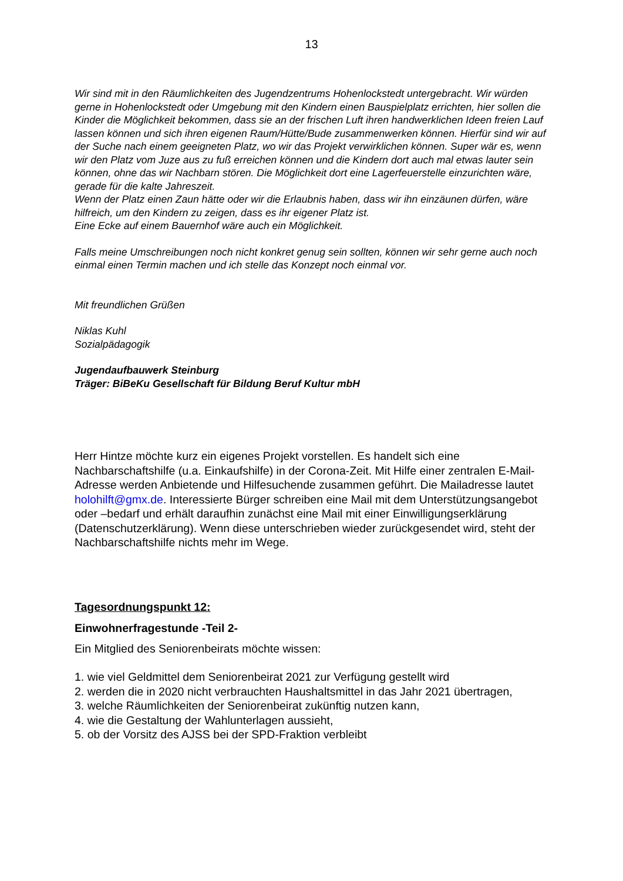13
Wir sind mit in den Räumlichkeiten des Jugendzentrums Hohenlockstedt untergebracht. Wir würden gerne in Hohenlockstedt oder Umgebung mit den Kindern einen Bauspielplatz errichten, hier sollen die Kinder die Möglichkeit bekommen, dass sie an der frischen Luft ihren handwerklichen Ideen freien Lauf lassen können und sich ihren eigenen Raum/Hütte/Bude zusammenwerken können. Hierfür sind wir auf der Suche nach einem geeigneten Platz, wo wir das Projekt verwirklichen können. Super wär es, wenn wir den Platz vom Juze aus zu fuß erreichen können und die Kindern dort auch mal etwas lauter sein können, ohne das wir Nachbarn stören. Die Möglichkeit dort eine Lagerfeuerstelle einzurichten wäre, gerade für die kalte Jahreszeit.
Wenn der Platz einen Zaun hätte oder wir die Erlaubnis haben, dass wir ihn einzäunen dürfen, wäre hilfreich, um den Kindern zu zeigen, dass es ihr eigener Platz ist.
Eine Ecke auf einem Bauernhof wäre auch ein Möglichkeit.
Falls meine Umschreibungen noch nicht konkret genug sein sollten, können wir sehr gerne auch noch einmal einen Termin machen und ich stelle das Konzept noch einmal vor.
Mit freundlichen Grüßen
Niklas Kuhl
Sozialpädagogik
Jugendaufbauwerk Steinburg
Träger: BiBeKu Gesellschaft für Bildung Beruf Kultur mbH
Herr Hintze möchte kurz ein eigenes Projekt vorstellen. Es handelt sich eine Nachbarschaftshilfe (u.a. Einkaufshilfe) in der Corona-Zeit. Mit Hilfe einer zentralen E-Mail-Adresse werden Anbietende und Hilfesuchende zusammen geführt. Die Mailadresse lautet holohilft@gmx.de. Interessierte Bürger schreiben eine Mail mit dem Unterstützungsangebot oder –bedarf und erhält daraufhin zunächst eine Mail mit einer Einwilligungserklärung (Datenschutzerklärung). Wenn diese unterschrieben wieder zurückgesendet wird, steht der Nachbarschaftshilfe nichts mehr im Wege.
Tagesordnungspunkt 12:
Einwohnerfragestunde -Teil 2-
Ein Mitglied des Seniorenbeirats möchte wissen:
1. wie viel Geldmittel dem Seniorenbeirat 2021 zur Verfügung gestellt wird
2. werden die in 2020 nicht verbrauchten Haushaltsmittel in das Jahr 2021 übertragen,
3. welche Räumlichkeiten der Seniorenbeirat zukünftig nutzen kann,
4. wie die Gestaltung der Wahlunterlagen aussieht,
5. ob der Vorsitz des AJSS bei der SPD-Fraktion verbleibt